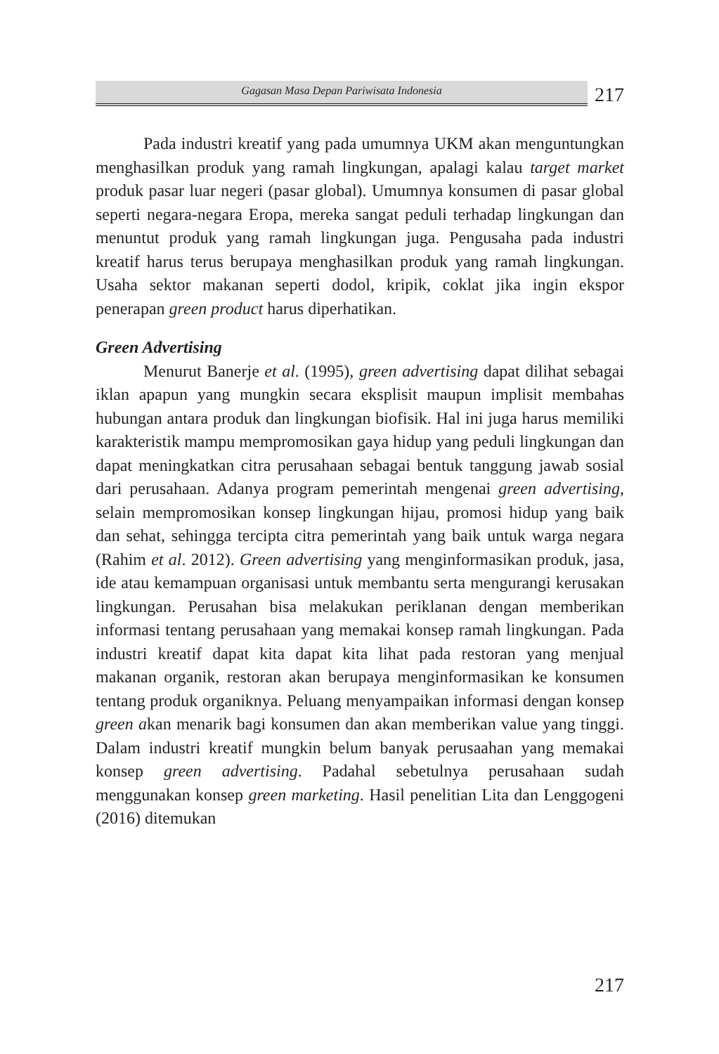Gagasan Masa Depan Pariwisata Indonesia
217
Pada industri kreatif yang pada umumnya UKM akan menguntungkan menghasilkan produk yang ramah lingkungan, apalagi kalau target market produk pasar luar negeri (pasar global). Umumnya konsumen di pasar global seperti negara-negara Eropa, mereka sangat peduli terhadap lingkungan dan menuntut produk yang ramah lingkungan juga. Pengusaha pada industri kreatif harus terus berupaya menghasilkan produk yang ramah lingkungan. Usaha sektor makanan seperti dodol, kripik, coklat jika ingin ekspor penerapan green product harus diperhatikan.
Green Advertising
Menurut Banerje et al. (1995), green advertising dapat dilihat sebagai iklan apapun yang mungkin secara eksplisit maupun implisit membahas hubungan antara produk dan lingkungan biofisik. Hal ini juga harus memiliki karakteristik mampu mempromosikan gaya hidup yang peduli lingkungan dan dapat meningkatkan citra perusahaan sebagai bentuk tanggung jawab sosial dari perusahaan. Adanya program pemerintah mengenai green advertising, selain mempromosikan konsep lingkungan hijau, promosi hidup yang baik dan sehat, sehingga tercipta citra pemerintah yang baik untuk warga negara (Rahim et al. 2012). Green advertising yang menginformasikan produk, jasa, ide atau kemampuan organisasi untuk membantu serta mengurangi kerusakan lingkungan. Perusahan bisa melakukan periklanan dengan memberikan informasi tentang perusahaan yang memakai konsep ramah lingkungan. Pada industri kreatif dapat kita dapat kita lihat pada restoran yang menjual makanan organik, restoran akan berupaya menginformasikan ke konsumen tentang produk organiknya. Peluang menyampaikan informasi dengan konsep green akan menarik bagi konsumen dan akan memberikan value yang tinggi. Dalam industri kreatif mungkin belum banyak perusaahan yang memakai konsep green advertising. Padahal sebetulnya perusahaan sudah menggunakan konsep green marketing. Hasil penelitian Lita dan Lenggogeni (2016) ditemukan
217